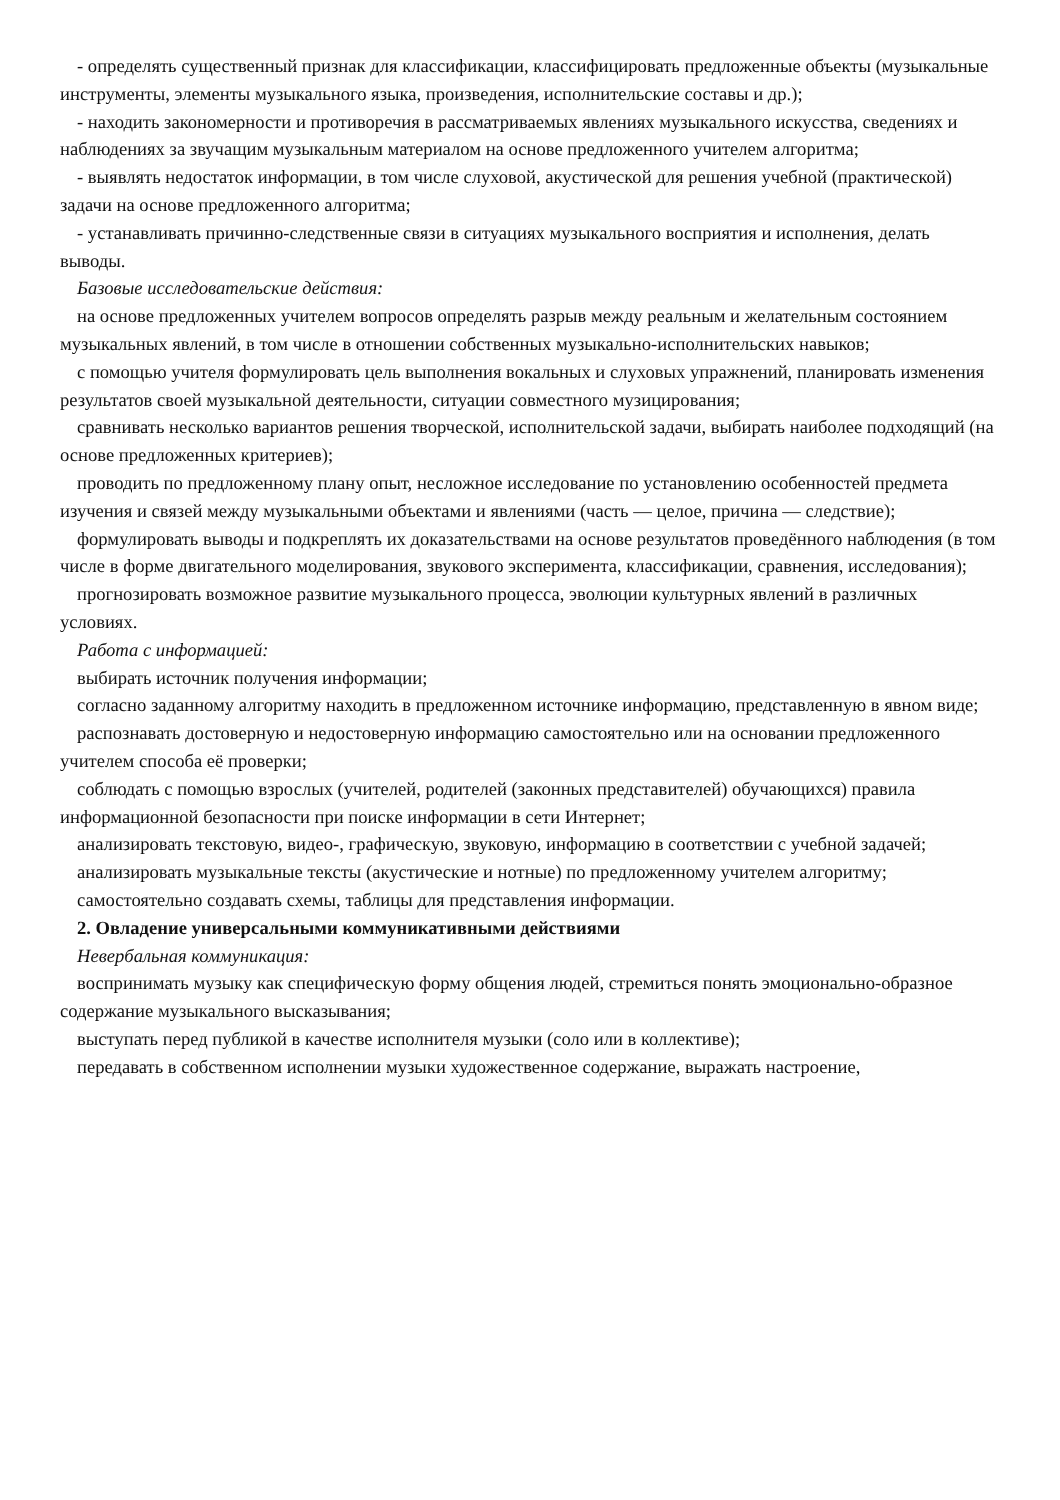- определять существенный признак для классификации, классифицировать предложенные объекты (музыкальные инструменты, элементы музыкального языка, произведения, исполнительские составы и др.);
- находить закономерности и противоречия в рассматриваемых явлениях музыкального искусства, сведениях и наблюдениях за звучащим музыкальным материалом на основе предложенного учителем алгоритма;
- выявлять недостаток информации, в том числе слуховой, акустической для решения учебной (практической) задачи на основе предложенного алгоритма;
- устанавливать причинно-следственные связи в ситуациях музыкального восприятия и исполнения, делать выводы.
Базовые исследовательские действия:
на основе предложенных учителем вопросов определять разрыв между реальным и желательным состоянием музыкальных явлений, в том числе в отношении собственных музыкально-исполнительских навыков;
с помощью учителя формулировать цель выполнения вокальных и слуховых упражнений, планировать изменения результатов своей музыкальной деятельности, ситуации совместного музицирования;
сравнивать несколько вариантов решения творческой, исполнительской задачи, выбирать наиболее подходящий (на основе предложенных критериев);
проводить по предложенному плану опыт, несложное исследование по установлению особенностей предмета изучения и связей между музыкальными объектами и явлениями (часть — целое, причина — следствие);
формулировать выводы и подкреплять их доказательствами на основе результатов проведённого наблюдения (в том числе в форме двигательного моделирования, звукового эксперимента, классификации, сравнения, исследования);
прогнозировать возможное развитие музыкального процесса, эволюции культурных явлений в различных условиях.
Работа с информацией:
выбирать источник получения информации;
согласно заданному алгоритму находить в предложенном источнике информацию, представленную в явном виде;
распознавать достоверную и недостоверную информацию самостоятельно или на основании предложенного учителем способа её проверки;
соблюдать с помощью взрослых (учителей, родителей (законных представителей) обучающихся) правила информационной безопасности при поиске информации в сети Интернет;
анализировать текстовую, видео-, графическую, звуковую, информацию в соответствии с учебной задачей;
анализировать музыкальные тексты (акустические и нотные) по предложенному учителем алгоритму;
самостоятельно создавать схемы, таблицы для представления информации.
2. Овладение универсальными коммуникативными действиями
Невербальная коммуникация:
воспринимать музыку как специфическую форму общения людей, стремиться понять эмоционально-образное содержание музыкального высказывания;
выступать перед публикой в качестве исполнителя музыки (соло или в коллективе);
передавать в собственном исполнении музыки художественное содержание, выражать настроение,